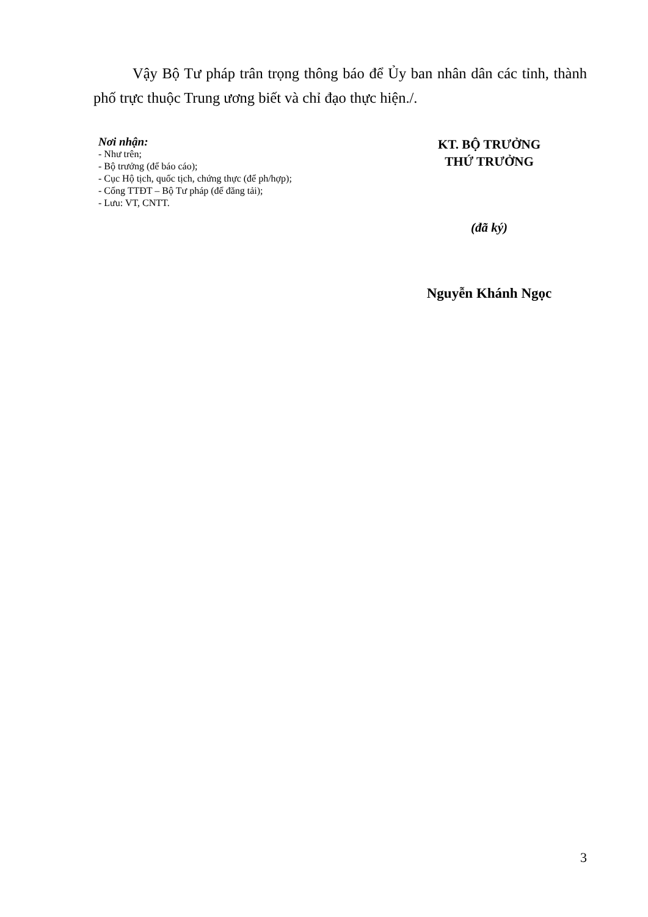Vậy Bộ Tư pháp trân trọng thông báo để Ủy ban nhân dân các tỉnh, thành phố trực thuộc Trung ương biết và chỉ đạo thực hiện./.
Nơi nhận:
- Như trên;
- Bộ trưởng (để báo cáo);
- Cục Hộ tịch, quốc tịch, chứng thực (để ph/hợp);
- Cổng TTĐT – Bộ Tư pháp (để đăng tải);
- Lưu: VT, CNTT.
KT. BỘ TRƯỞNG
THỨ TRƯỞNG
(đã ký)
Nguyễn Khánh Ngọc
3